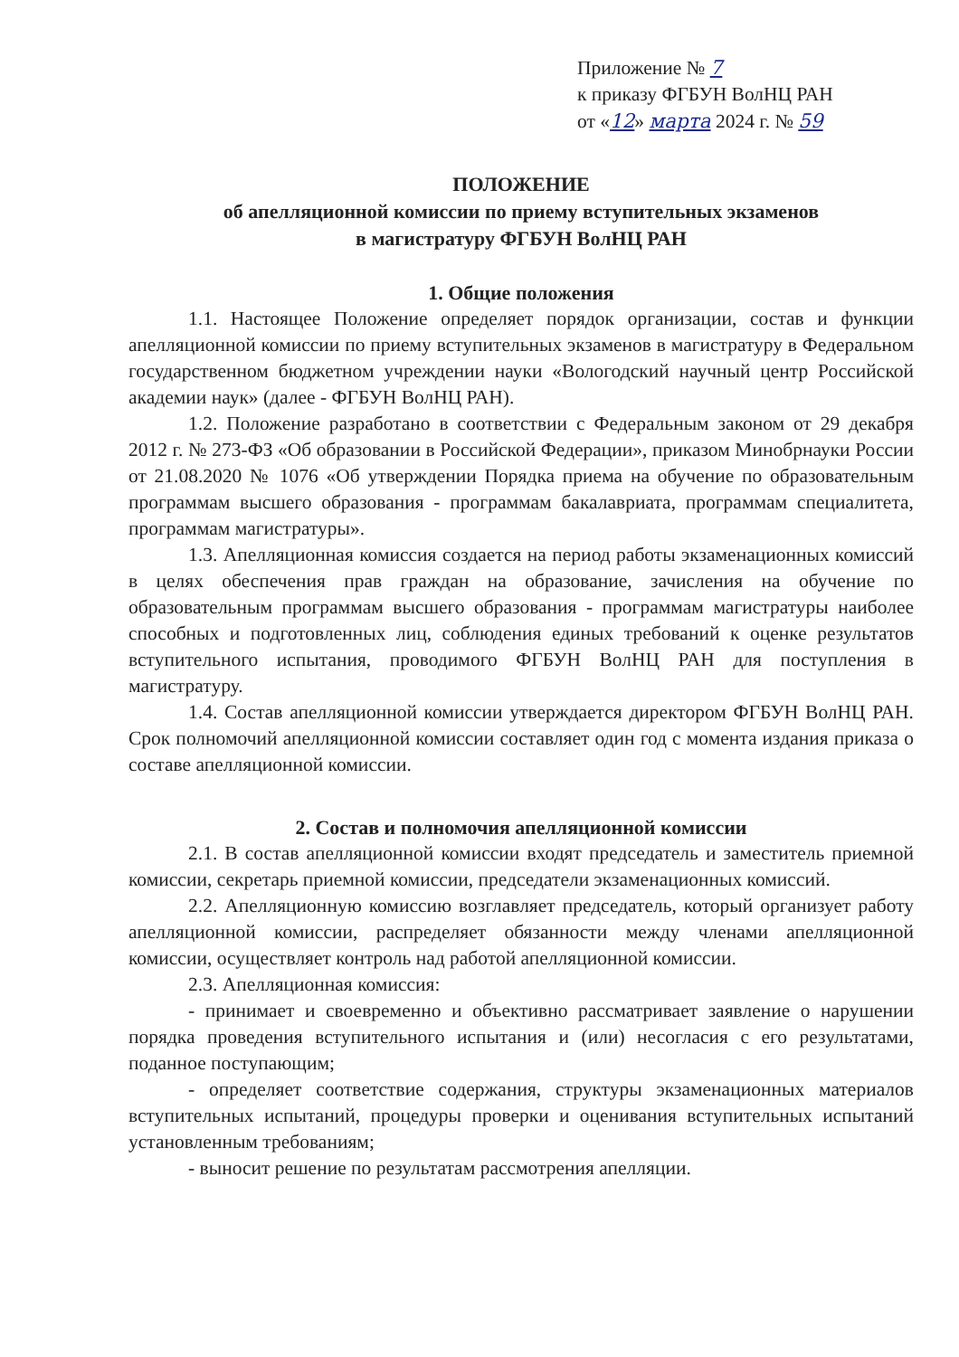Приложение № 7
к приказу ФГБУН ВолНЦ РАН
от «12» марта 2024 г. № 59
ПОЛОЖЕНИЕ
об апелляционной комиссии по приему вступительных экзаменов
в магистратуру ФГБУН ВолНЦ РАН
1. Общие положения
1.1. Настоящее Положение определяет порядок организации, состав и функции апелляционной комиссии по приему вступительных экзаменов в магистратуру в Федеральном государственном бюджетном учреждении науки «Вологодский научный центр Российской академии наук» (далее - ФГБУН ВолНЦ РАН).
1.2. Положение разработано в соответствии с Федеральным законом от 29 декабря 2012 г. № 273-ФЗ «Об образовании в Российской Федерации», приказом Минобрнауки России от 21.08.2020 № 1076 «Об утверждении Порядка приема на обучение по образовательным программам высшего образования - программам бакалавриата, программам специалитета, программам магистратуры».
1.3. Апелляционная комиссия создается на период работы экзаменационных комиссий в целях обеспечения прав граждан на образование, зачисления на обучение по образовательным программам высшего образования - программам магистратуры наиболее способных и подготовленных лиц, соблюдения единых требований к оценке результатов вступительного испытания, проводимого ФГБУН ВолНЦ РАН для поступления в магистратуру.
1.4. Состав апелляционной комиссии утверждается директором ФГБУН ВолНЦ РАН. Срок полномочий апелляционной комиссии составляет один год с момента издания приказа о составе апелляционной комиссии.
2. Состав и полномочия апелляционной комиссии
2.1. В состав апелляционной комиссии входят председатель и заместитель приемной комиссии, секретарь приемной комиссии, председатели экзаменационных комиссий.
2.2. Апелляционную комиссию возглавляет председатель, который организует работу апелляционной комиссии, распределяет обязанности между членами апелляционной комиссии, осуществляет контроль над работой апелляционной комиссии.
2.3. Апелляционная комиссия:
- принимает и своевременно и объективно рассматривает заявление о нарушении порядка проведения вступительного испытания и (или) несогласия с его результатами, поданное поступающим;
- определяет соответствие содержания, структуры экзаменационных материалов вступительных испытаний, процедуры проверки и оценивания вступительных испытаний установленным требованиям;
- выносит решение по результатам рассмотрения апелляции.